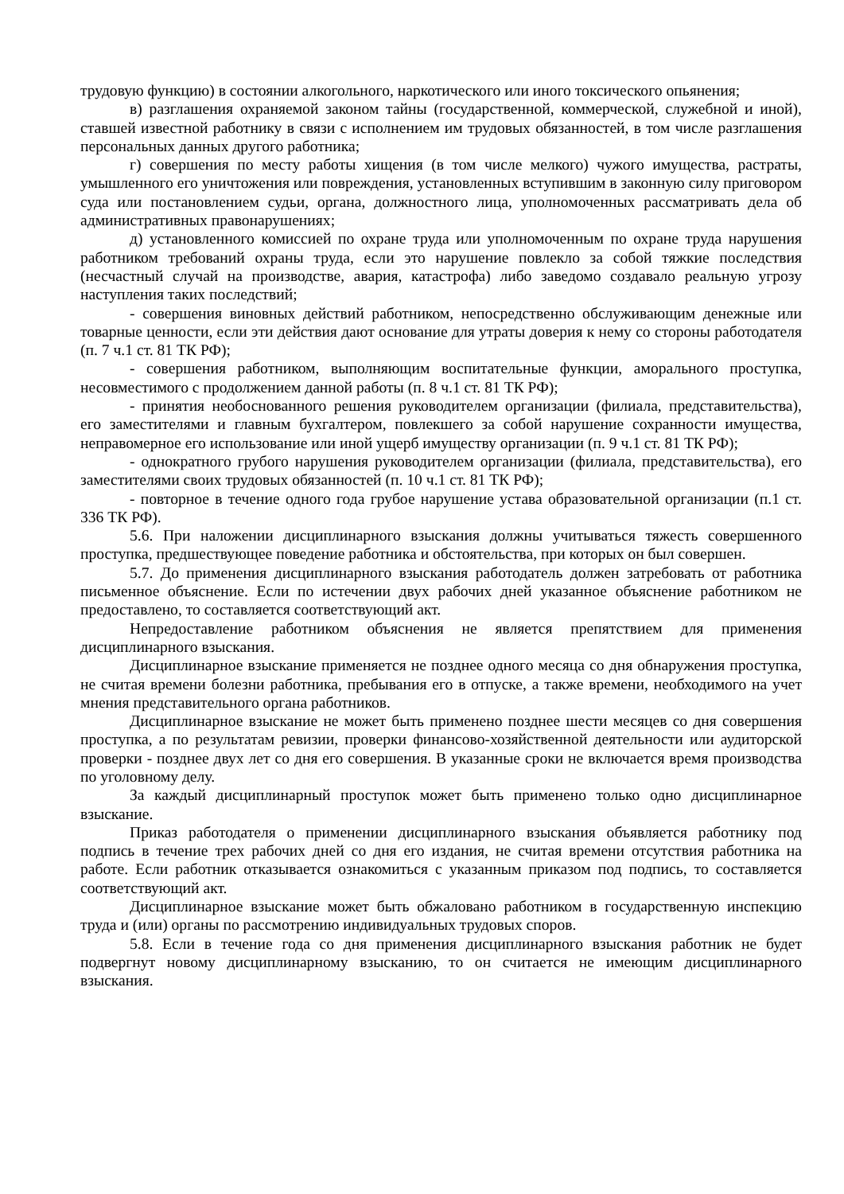трудовую функцию) в состоянии алкогольного, наркотического или иного токсического опьянения;
в) разглашения охраняемой законом тайны (государственной, коммерческой, служебной и иной), ставшей известной работнику в связи с исполнением им трудовых обязанностей, в том числе разглашения персональных данных другого работника;
г) совершения по месту работы хищения (в том числе мелкого) чужого имущества, растраты, умышленного его уничтожения или повреждения, установленных вступившим в законную силу приговором суда или постановлением судьи, органа, должностного лица, уполномоченных рассматривать дела об административных правонарушениях;
д) установленного комиссией по охране труда или уполномоченным по охране труда нарушения работником требований охраны труда, если это нарушение повлекло за собой тяжкие последствия (несчастный случай на производстве, авария, катастрофа) либо заведомо создавало реальную угрозу наступления таких последствий;
- совершения виновных действий работником, непосредственно обслуживающим денежные или товарные ценности, если эти действия дают основание для утраты доверия к нему со стороны работодателя (п. 7 ч.1 ст. 81 ТК РФ);
- совершения работником, выполняющим воспитательные функции, аморального проступка, несовместимого с продолжением данной работы (п. 8 ч.1 ст. 81 ТК РФ);
- принятия необоснованного решения руководителем организации (филиала, представительства), его заместителями и главным бухгалтером, повлекшего за собой нарушение сохранности имущества, неправомерное его использование или иной ущерб имуществу организации (п. 9 ч.1 ст. 81 ТК РФ);
- однократного грубого нарушения руководителем организации (филиала, представительства), его заместителями своих трудовых обязанностей (п. 10 ч.1 ст. 81 ТК РФ);
- повторное в течение одного года грубое нарушение устава образовательной организации (п.1 ст. 336 ТК РФ).
5.6. При наложении дисциплинарного взыскания должны учитываться тяжесть совершенного проступка, предшествующее поведение работника и обстоятельства, при которых он был совершен.
5.7. До применения дисциплинарного взыскания работодатель должен затребовать от работника письменное объяснение. Если по истечении двух рабочих дней указанное объяснение работником не предоставлено, то составляется соответствующий акт.
Непредоставление работником объяснения не является препятствием для применения дисциплинарного взыскания.
Дисциплинарное взыскание применяется не позднее одного месяца со дня обнаружения проступка, не считая времени болезни работника, пребывания его в отпуске, а также времени, необходимого на учет мнения представительного органа работников.
Дисциплинарное взыскание не может быть применено позднее шести месяцев со дня совершения проступка, а по результатам ревизии, проверки финансово-хозяйственной деятельности или аудиторской проверки - позднее двух лет со дня его совершения. В указанные сроки не включается время производства по уголовному делу.
За каждый дисциплинарный проступок может быть применено только одно дисциплинарное взыскание.
Приказ работодателя о применении дисциплинарного взыскания объявляется работнику под подпись в течение трех рабочих дней со дня его издания, не считая времени отсутствия работника на работе. Если работник отказывается ознакомиться с указанным приказом под подпись, то составляется соответствующий акт.
Дисциплинарное взыскание может быть обжаловано работником в государственную инспекцию труда и (или) органы по рассмотрению индивидуальных трудовых споров.
5.8. Если в течение года со дня применения дисциплинарного взыскания работник не будет подвергнут новому дисциплинарному взысканию, то он считается не имеющим дисциплинарного взыскания.